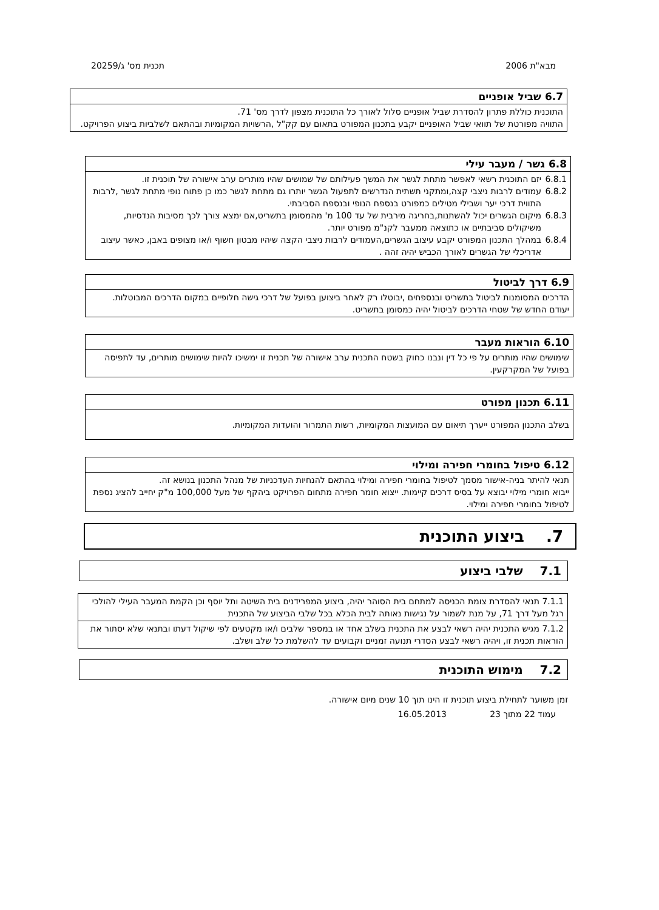מבא"ת 2006 תכנית מס' ג/20259
6.7 שביל אופניים
התוכנית כוללת פתרון להסדרת שביל אופניים סלול לאורך כל התוכנית מצפון לדרך מס' 71.
התוויה מפורטת של תוואי שביל האופניים יקבע בתכנון המפורט בתאום עם קק"ל ,הרשויות המקומיות ובהתאם לשלביות ביצוע הפרויקט.
6.8 גשר / מעבר עילי
6.8.1 יזם התוכנית רשאי לאפשר מתחת לגשר את המשך פעילותם של שמושים שהיו מותרים ערב אישורה של תוכנית זו.
6.8.2 עמודים לרבות ניצבי קצה,ומתקני תשתית הנדרשים לתפעול הגשר יותרו גם מתחת לגשר כמו כן פתוח נופי מתחת לגשר ,לרבות התווית דרכי יער ושבילי מטילים כמפורט בנספח הנופי ובנספח הסביבתי.
6.8.3 מיקום הגשרים יכול להשתנות,בחריגה מירבית של עד 100 מ' מהמסומן בתשריט,אם ימצא צורך לכך מסיבות הנדסיות, משיקולים סביבתיים או כתוצאה ממעבר לקנ"מ מפורט יותר.
6.8.4 במהלך התכנון המפורט יקבע עיצוב הגשרים,העמודים לרבות ניצבי הקצה שיהיו מבטון חשוף ו/או מצופים באבן, כאשר עיצוב אדריכלי של הגשרים לאורך הכביש יהיה זהה .
6.9 דרך לביטול
הדרכים המסומנות לביטול בתשריט ובנספחים ,יבוטלו רק לאחר ביצוען בפועל של דרכי גישה חלופיים במקום הדרכים המבוטלות.
יעודם החדש של שטחי הדרכים לביטול יהיה כמסומן בתשריט.
6.10 הוראות מעבר
שימושים שהיו מותרים על פי כל דין ונבנו כחוק בשטח התכנית ערב אישורה של תכנית זו ימשיכו להיות שימושים מותרים, עד לתפיסה בפועל של המקרקעין.
6.11 תכנון מפורט
בשלב התכנון המפורט ייערך תיאום עם המועצות המקומיות, רשות התמרור והועדות המקומיות.
6.12 טיפול בחומרי חפירה ומילוי
תנאי להיתר בניה-אישור מסמך לטיפול בחומרי חפירה ומילוי בהתאם להנחיות העדכניות של מנהל התכנון בנושא זה.
ייבוא חומרי מילוי יבוצא על בסיס דרכים קיימות. ייצוא חומר חפירה מתחום הפרויקט ביהקף של מעל 100,000 מ"ק יחייב להציג נספת לטיפול בחומרי חפירה ומילוי.
7. ביצוע התוכנית
7.1 שלבי ביצוע
| 7.1.1 תנאי להסדרת צומת הכניסה למתחם בית הסוהר יהיה, ביצוע המפרידנים בית השיטה ותל יוסף וכן הקמת המעבר העילי להולכי רגל מעל דרך 71, על מנת לשמור על נגישות נאותה לבית הכלא בכל שלבי הביצוע של התכנית |
| 7.1.2 מגיש התכנית יהיה רשאי לבצע את התכנית בשלב אחד או במספר שלבים ו/או מקטעים לפי שיקול דעתו ובתנאי שלא יסתור את הוראות תכנית זו, ויהיה רשאי לבצע הסדרי תנועה זמניים וקבועים עד להשלמת כל שלב ושלב. |
7.2 מימוש התוכנית
זמן משוער לתחילת ביצוע תוכנית זו הינו תוך 10 שנים מיום אישורה.
עמוד 22 מתוך 23 16.05.2013